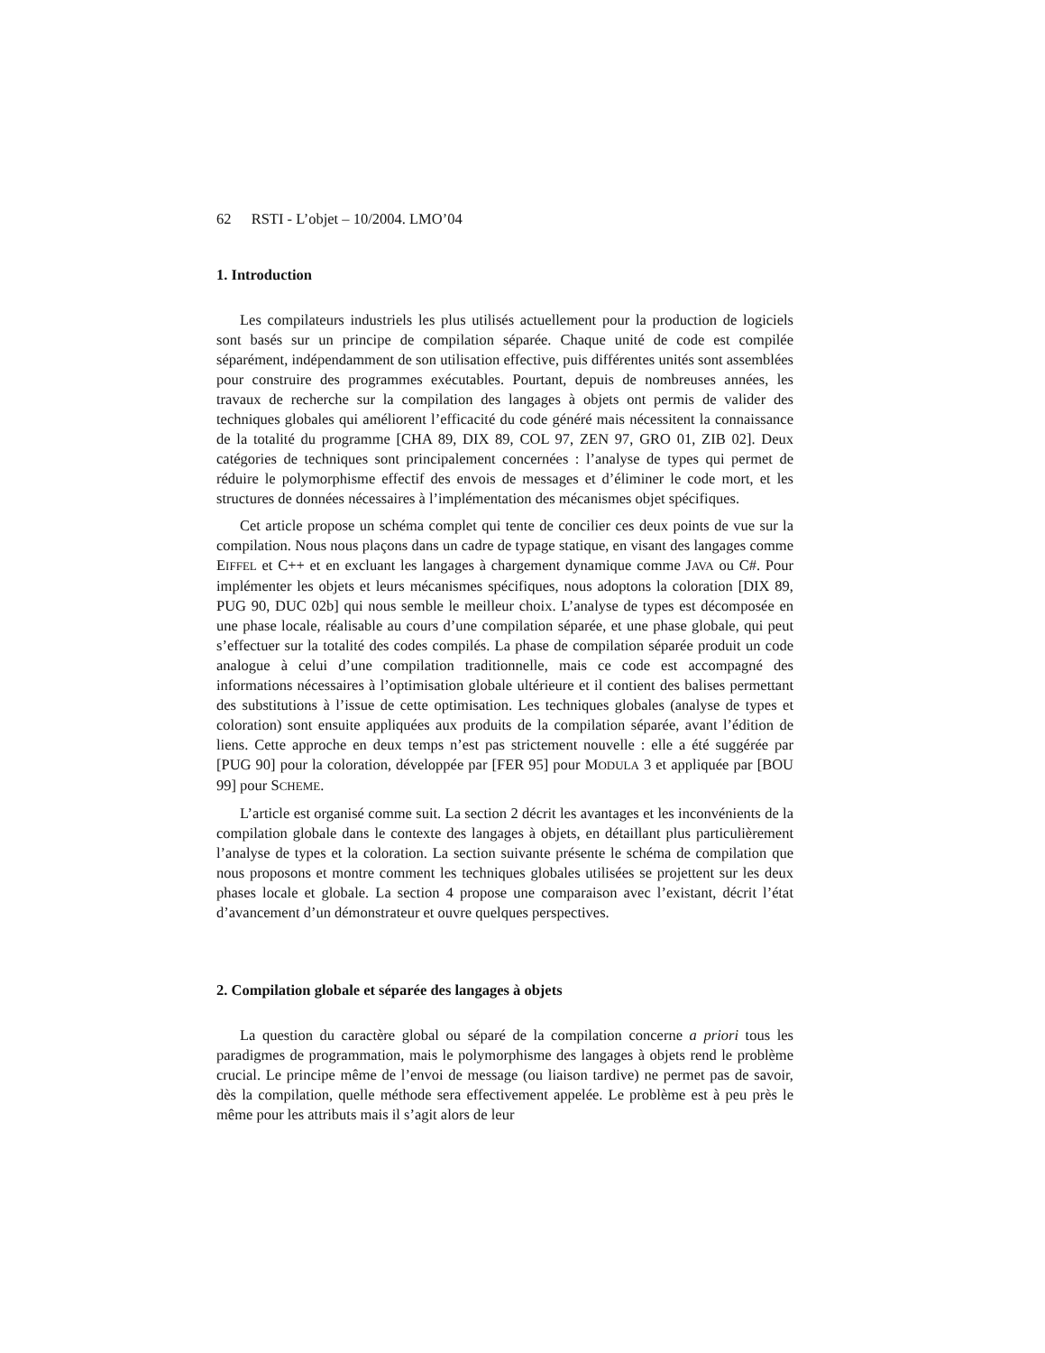62 RSTI - L’objet – 10/2004. LMO’04
1. Introduction
Les compilateurs industriels les plus utilisés actuellement pour la production de logiciels sont basés sur un principe de compilation séparée. Chaque unité de code est compilée séparément, indépendamment de son utilisation effective, puis différentes unités sont assemblées pour construire des programmes exécutables. Pourtant, depuis de nombreuses années, les travaux de recherche sur la compilation des langages à objets ont permis de valider des techniques globales qui améliorent l’efficacité du code généré mais nécessitent la connaissance de la totalité du programme [CHA 89, DIX 89, COL 97, ZEN 97, GRO 01, ZIB 02]. Deux catégories de techniques sont principalement concernées : l’analyse de types qui permet de réduire le polymorphisme effectif des envois de messages et d’éliminer le code mort, et les structures de données nécessaires à l’implémentation des mécanismes objet spécifiques.
Cet article propose un schéma complet qui tente de concilier ces deux points de vue sur la compilation. Nous nous plaçons dans un cadre de typage statique, en visant des langages comme EIFFEL et C++ et en excluant les langages à chargement dynamique comme JAVA ou C#. Pour implémenter les objets et leurs mécanismes spécifiques, nous adoptons la coloration [DIX 89, PUG 90, DUC 02b] qui nous semble le meilleur choix. L’analyse de types est décomposée en une phase locale, réalisable au cours d’une compilation séparée, et une phase globale, qui peut s’effectuer sur la totalité des codes compilés. La phase de compilation séparée produit un code analogue à celui d’une compilation traditionnelle, mais ce code est accompagné des informations nécessaires à l’optimisation globale ultérieure et il contient des balises permettant des substitutions à l’issue de cette optimisation. Les techniques globales (analyse de types et coloration) sont ensuite appliquées aux produits de la compilation séparée, avant l’édition de liens. Cette approche en deux temps n’est pas strictement nouvelle : elle a été suggérée par [PUG 90] pour la coloration, développée par [FER 95] pour MODULA 3 et appliquée par [BOU 99] pour SCHEME.
L’article est organisé comme suit. La section 2 décrit les avantages et les inconvénients de la compilation globale dans le contexte des langages à objets, en détaillant plus particulièrement l’analyse de types et la coloration. La section suivante présente le schéma de compilation que nous proposons et montre comment les techniques globales utilisées se projettent sur les deux phases locale et globale. La section 4 propose une comparaison avec l’existant, décrit l’état d’avancement d’un démonstrateur et ouvre quelques perspectives.
2. Compilation globale et séparée des langages à objets
La question du caractère global ou séparé de la compilation concerne a priori tous les paradigmes de programmation, mais le polymorphisme des langages à objets rend le problème crucial. Le principe même de l’envoi de message (ou liaison tardive) ne permet pas de savoir, dès la compilation, quelle méthode sera effectivement appelée. Le problème est à peu près le même pour les attributs mais il s’agit alors de leur